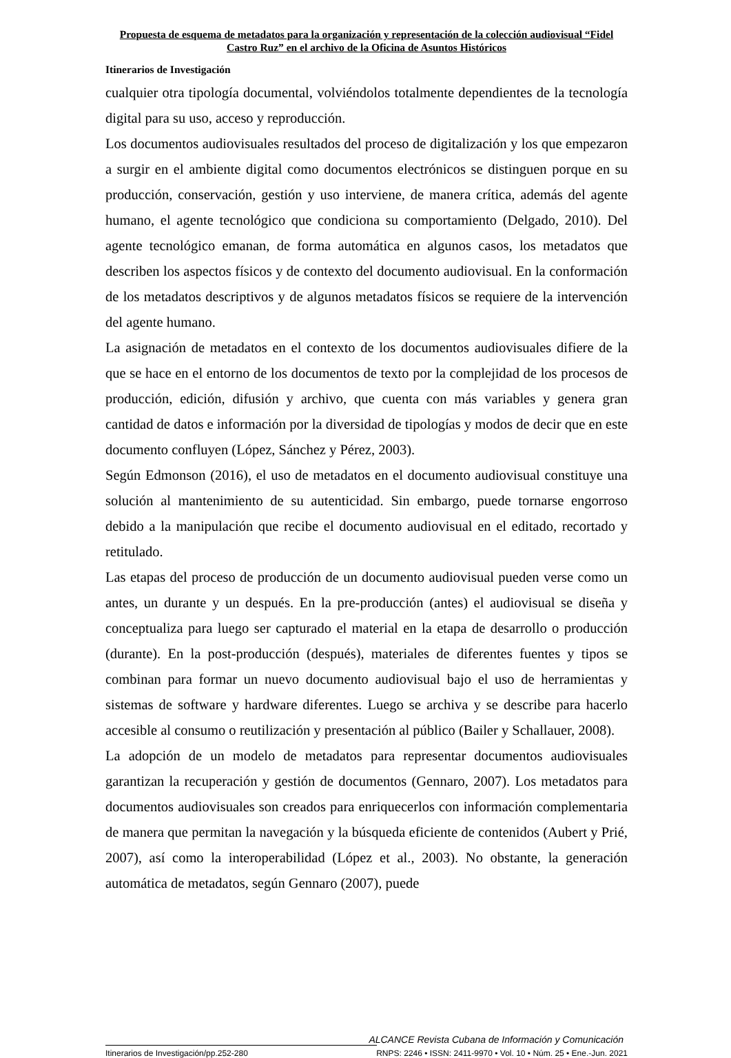Propuesta de esquema de metadatos para la organización y representación de la colección audiovisual “Fidel Castro Ruz” en el archivo de la Oficina de Asuntos Históricos
Itinerarios de Investigación
cualquier otra tipología documental, volviéndolos totalmente dependientes de la tecnología digital para su uso, acceso y reproducción.
Los documentos audiovisuales resultados del proceso de digitalización y los que empezaron a surgir en el ambiente digital como documentos electrónicos se distinguen porque en su producción, conservación, gestión y uso interviene, de manera crítica, además del agente humano, el agente tecnológico que condiciona su comportamiento (Delgado, 2010). Del agente tecnológico emanan, de forma automática en algunos casos, los metadatos que describen los aspectos físicos y de contexto del documento audiovisual. En la conformación de los metadatos descriptivos y de algunos metadatos físicos se requiere de la intervención del agente humano.
La asignación de metadatos en el contexto de los documentos audiovisuales difiere de la que se hace en el entorno de los documentos de texto por la complejidad de los procesos de producción, edición, difusión y archivo, que cuenta con más variables y genera gran cantidad de datos e información por la diversidad de tipologías y modos de decir que en este documento confluyen (López, Sánchez y Pérez, 2003).
Según Edmonson (2016), el uso de metadatos en el documento audiovisual constituye una solución al mantenimiento de su autenticidad. Sin embargo, puede tornarse engorroso debido a la manipulación que recibe el documento audiovisual en el editado, recortado y retitulado.
Las etapas del proceso de producción de un documento audiovisual pueden verse como un antes, un durante y un después. En la pre-producción (antes) el audiovisual se diseña y conceptualiza para luego ser capturado el material en la etapa de desarrollo o producción (durante). En la post-producción (después), materiales de diferentes fuentes y tipos se combinan para formar un nuevo documento audiovisual bajo el uso de herramientas y sistemas de software y hardware diferentes. Luego se archiva y se describe para hacerlo accesible al consumo o reutilización y presentación al público (Bailer y Schallauer, 2008).
La adopción de un modelo de metadatos para representar documentos audiovisuales garantizan la recuperación y gestión de documentos (Gennaro, 2007). Los metadatos para documentos audiovisuales son creados para enriquecerlos con información complementaria de manera que permitan la navegación y la búsqueda eficiente de contenidos (Aubert y Prié, 2007), así como la interoperabilidad (López et al., 2003). No obstante, la generación automática de metadatos, según Gennaro (2007), puede
ALCANCE Revista Cubana de Información y Comunicación
Itinerarios de Investigación/pp.252-280 RNPS: 2246 • ISSN: 2411-9970 • Vol. 10 • Núm. 25 • Ene.-Jun. 2021